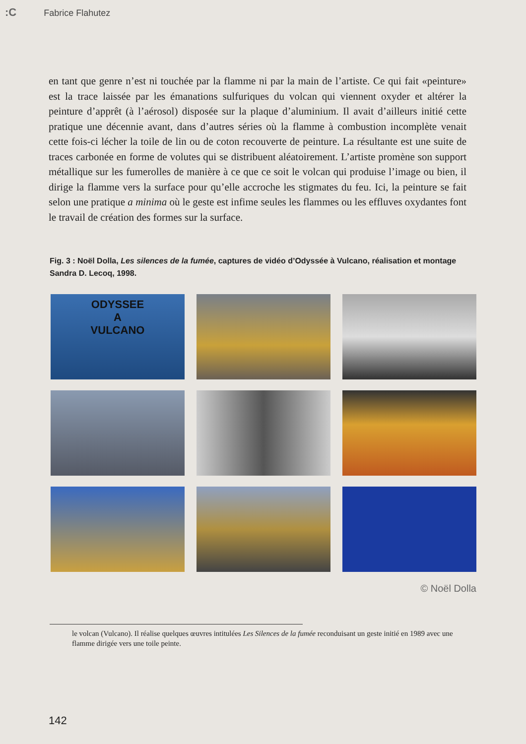:C Fabrice Flahutez
en tant que genre n’est ni touchée par la flamme ni par la main de l’artiste. Ce qui fait «peinture» est la trace laissée par les émanations sulfuriques du volcan qui viennent oxyder et altérer la peinture d’apprêt (à l’aérosol) disposée sur la plaque d’aluminium. Il avait d’ailleurs initié cette pratique une décennie avant, dans d’autres séries où la flamme à combustion incomplète venait cette fois-ci lécher la toile de lin ou de coton recouverte de peinture. La résultante est une suite de traces carbonée en forme de volutes qui se distribuent aléatoirement. L’artiste promène son support métallique sur les fumerolles de manière à ce que ce soit le volcan qui produise l’image ou bien, il dirige la flamme vers la surface pour qu’elle accroche les stigmates du feu. Ici, la peinture se fait selon une pratique a minima où le geste est infime seules les flammes ou les effluves oxydantes font le travail de création des formes sur la surface.
Fig. 3 : Noël Dolla, Les silences de la fumée, captures de vidéo d’Odyssée à Vulcano, réalisation et montage Sandra D. Lecoq, 1998.
ODYSSEE
A
VULCANO
© Noël Dolla
le volcan (Vulcano). Il réalise quelques œuvres intitulées Les Silences de la fumée reconduisant un geste initié en 1989 avec une flamme dirigée vers une toile peinte.
142